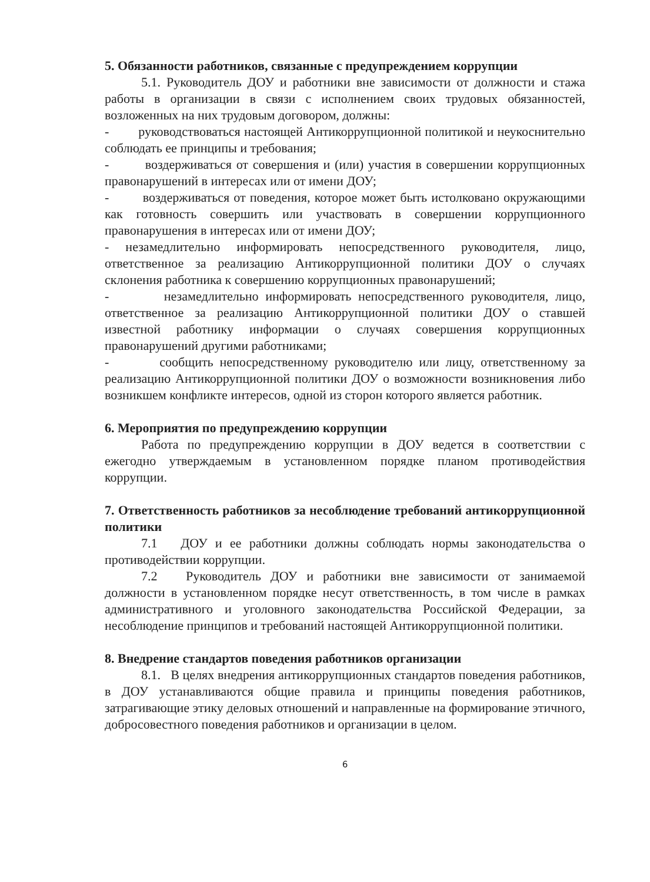5. Обязанности работников, связанные с предупреждением коррупции
5.1. Руководитель ДОУ и работники вне зависимости от должности и стажа работы в организации в связи с исполнением своих трудовых обязанностей, возложенных на них трудовым договором, должны:
- руководствоваться настоящей Антикоррупционной политикой и неукоснительно соблюдать ее принципы и требования;
- воздерживаться от совершения и (или) участия в совершении коррупционных правонарушений в интересах или от имени ДОУ;
- воздерживаться от поведения, которое может быть истолковано окружающими как готовность совершить или участвовать в совершении коррупционного правонарушения в интересах или от имени ДОУ;
- незамедлительно информировать непосредственного руководителя, лицо, ответственное за реализацию Антикоррупционной политики ДОУ о случаях склонения работника к совершению коррупционных правонарушений;
- незамедлительно информировать непосредственного руководителя, лицо, ответственное за реализацию Антикоррупционной политики ДОУ о ставшей известной работнику информации о случаях совершения коррупционных правонарушений другими работниками;
- сообщить непосредственному руководителю или лицу, ответственному за реализацию Антикоррупционной политики ДОУ о возможности возникновения либо возникшем конфликте интересов, одной из сторон которого является работник.
6. Мероприятия по предупреждению коррупции
Работа по предупреждению коррупции в ДОУ ведется в соответствии с ежегодно утверждаемым в установленном порядке планом противодействия коррупции.
7. Ответственность работников за несоблюдение требований антикоррупционной политики
7.1 ДОУ и ее работники должны соблюдать нормы законодательства о противодействии коррупции.
7.2 Руководитель ДОУ и работники вне зависимости от занимаемой должности в установленном порядке несут ответственность, в том числе в рамках административного и уголовного законодательства Российской Федерации, за несоблюдение принципов и требований настоящей Антикоррупционной политики.
8. Внедрение стандартов поведения работников организации
8.1. В целях внедрения антикоррупционных стандартов поведения работников, в ДОУ устанавливаются общие правила и принципы поведения работников, затрагивающие этику деловых отношений и направленные на формирование этичного, добросовестного поведения работников и организации в целом.
6